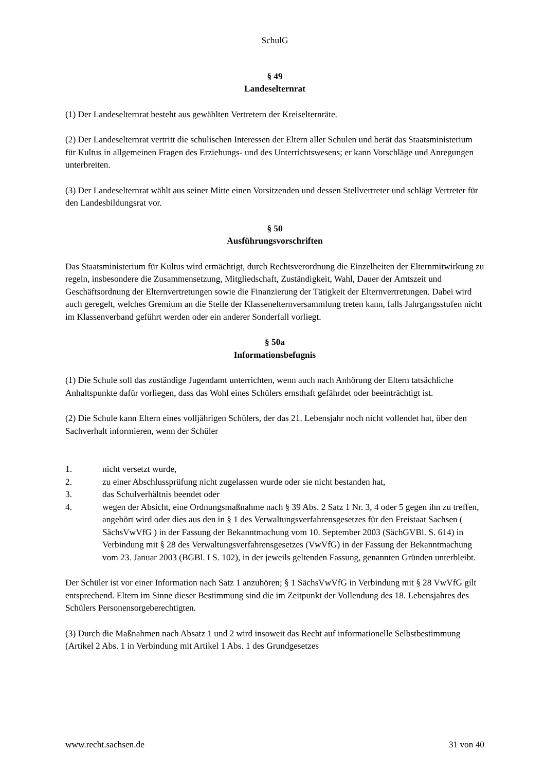SchulG
§ 49
Landeselternrat
(1) Der Landeselternrat besteht aus gewählten Vertretern der Kreiselternräte.
(2) Der Landeselternrat vertritt die schulischen Interessen der Eltern aller Schulen und berät das Staatsministerium für Kultus in allgemeinen Fragen des Erziehungs- und des Unterrichtswesens; er kann Vorschläge und Anregungen unterbreiten.
(3) Der Landeselternrat wählt aus seiner Mitte einen Vorsitzenden und dessen Stellvertreter und schlägt Vertreter für den Landesbildungsrat vor.
§ 50
Ausführungsvorschriften
Das Staatsministerium für Kultus wird ermächtigt, durch Rechtsverordnung die Einzelheiten der Elternmitwirkung zu regeln, insbesondere die Zusammensetzung, Mitgliedschaft, Zuständigkeit, Wahl, Dauer der Amtszeit und Geschäftsordnung der Elternvertretungen sowie die Finanzierung der Tätigkeit der Elternvertretungen. Dabei wird auch geregelt, welches Gremium an die Stelle der Klassenelternversammlung treten kann, falls Jahrgangsstufen nicht im Klassenverband geführt werden oder ein anderer Sonderfall vorliegt.
§ 50a
Informationsbefugnis
(1) Die Schule soll das zuständige Jugendamt unterrichten, wenn auch nach Anhörung der Eltern tatsächliche Anhaltspunkte dafür vorliegen, dass das Wohl eines Schülers ernsthaft gefährdet oder beeinträchtigt ist.
(2) Die Schule kann Eltern eines volljährigen Schülers, der das 21. Lebensjahr noch nicht vollendet hat, über den Sachverhalt informieren, wenn der Schüler
1. nicht versetzt wurde,
2. zu einer Abschlussprüfung nicht zugelassen wurde oder sie nicht bestanden hat,
3. das Schulverhältnis beendet oder
4. wegen der Absicht, eine Ordnungsmaßnahme nach § 39 Abs. 2 Satz 1 Nr. 3, 4 oder 5 gegen ihn zu treffen, angehört wird oder dies aus den in § 1 des Verwaltungsverfahrensgesetzes für den Freistaat Sachsen ( SächsVwVfG ) in der Fassung der Bekanntmachung vom 10. September 2003 (SächGVBl. S. 614) in Verbindung mit § 28 des Verwaltungsverfahrensgesetzes (VwVfG) in der Fassung der Bekanntmachung vom 23. Januar 2003 (BGBl. I S. 102), in der jeweils geltenden Fassung, genannten Gründen unterbleibt.
Der Schüler ist vor einer Information nach Satz 1 anzuhören; § 1 SächsVwVfG in Verbindung mit § 28 VwVfG gilt entsprechend. Eltern im Sinne dieser Bestimmung sind die im Zeitpunkt der Vollendung des 18. Lebensjahres des Schülers Personensorgeberechtigten.
(3) Durch die Maßnahmen nach Absatz 1 und 2 wird insoweit das Recht auf informationelle Selbstbestimmung (Artikel 2 Abs. 1 in Verbindung mit Artikel 1 Abs. 1 des Grundgesetzes
www.recht.sachsen.de 31 von 40